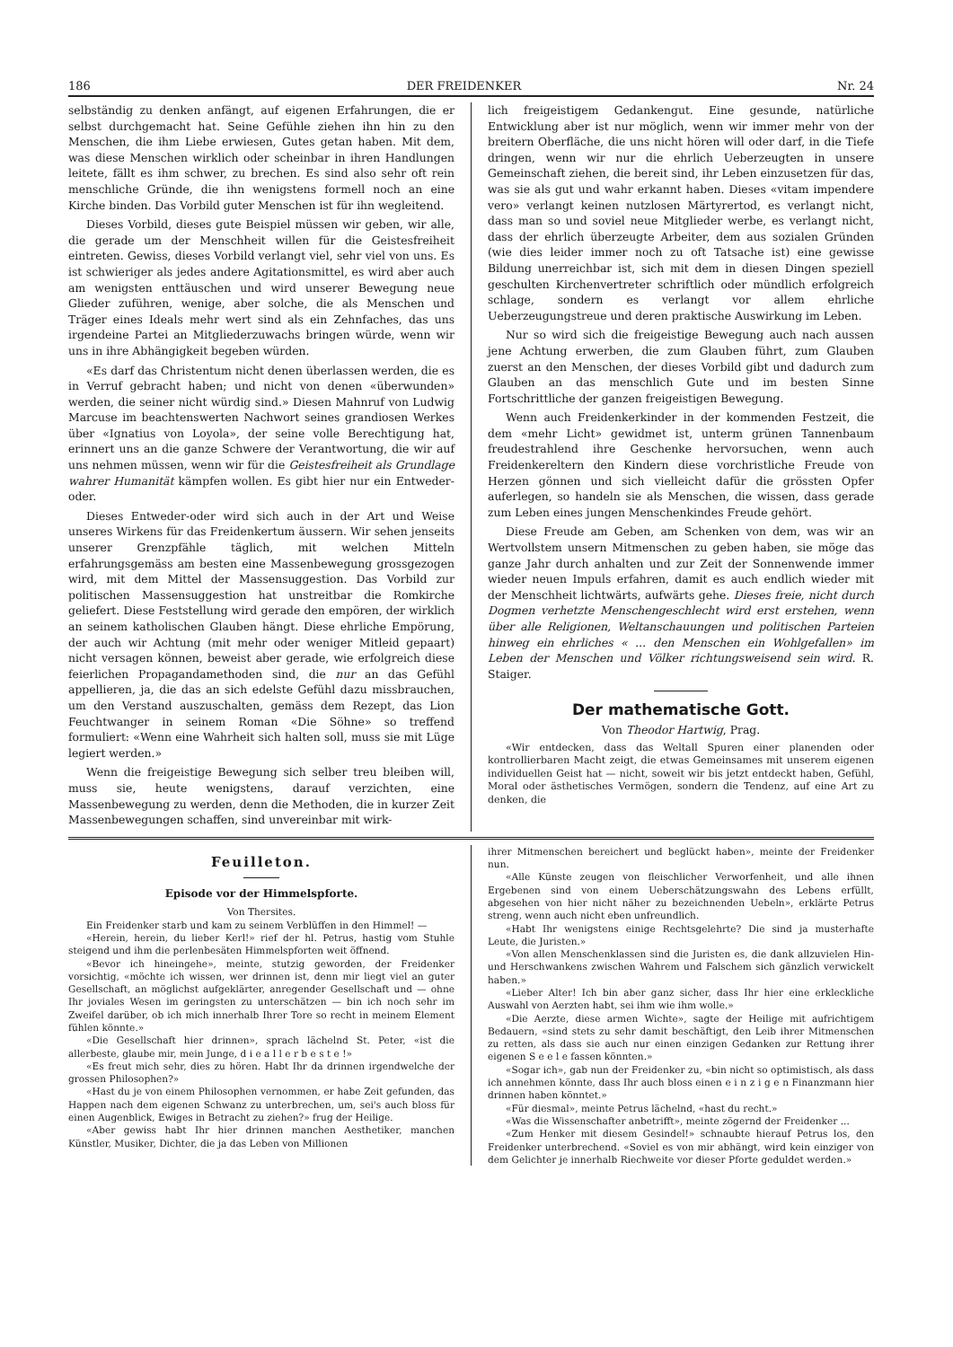186 DER FREIDENKER Nr. 24
selbständig zu denken anfängt, auf eigenen Erfahrungen, die er selbst durchgemacht hat. Seine Gefühle ziehen ihn hin zu den Menschen, die ihm Liebe erwiesen, Gutes getan haben. Mit dem, was diese Menschen wirklich oder scheinbar in ihren Handlungen leitete, fällt es ihm schwer, zu brechen. Es sind also sehr oft rein menschliche Gründe, die ihn wenigstens formell noch an eine Kirche binden. Das Vorbild guter Menschen ist für ihn wegleitend.
Dieses Vorbild, dieses gute Beispiel müssen wir geben, wir alle, die gerade um der Menschheit willen für die Geistesfreiheit eintreten. Gewiss, dieses Vorbild verlangt viel, sehr viel von uns. Es ist schwieriger als jedes andere Agitationsmittel, es wird aber auch am wenigsten enttäuschen und wird unserer Bewegung neue Glieder zuführen, wenige, aber solche, die als Menschen und Träger eines Ideals mehr wert sind als ein Zehnfaches, das uns irgendeine Partei an Mitgliederzuwachs bringen würde, wenn wir uns in ihre Abhängigkeit begeben würden.
«Es darf das Christentum nicht denen überlassen werden, die es in Verruf gebracht haben; und nicht von denen «überwunden» werden, die seiner nicht würdig sind.» Diesen Mahnruf von Ludwig Marcuse im beachtenswerten Nachwort seines grandiosen Werkes über «Ignatius von Loyola», der seine volle Berechtigung hat, erinnert uns an die ganze Schwere der Verantwortung, die wir auf uns nehmen müssen, wenn wir für die Geistesfreiheit als Grundlage wahrer Humanität kämpfen wollen. Es gibt hier nur ein Entweder-oder.
Dieses Entweder-oder wird sich auch in der Art und Weise unseres Wirkens für das Freidenkertum äussern. Wir sehen jenseits unserer Grenzpfähle täglich, mit welchen Mitteln erfahrungsgemäss am besten eine Massenbewegung grossgezogen wird, mit dem Mittel der Massensuggestion. Das Vorbild zur politischen Massensuggestion hat unstreitbar die Romkirche geliefert. Diese Feststellung wird gerade den empören, der wirklich an seinem katholischen Glauben hängt. Diese ehrliche Empörung, der auch wir Achtung (mit mehr oder weniger Mitleid gepaart) nicht versagen können, beweist aber gerade, wie erfolgreich diese feierlichen Propagandamethoden sind, die nur an das Gefühl appellieren, ja, die das an sich edelste Gefühl dazu missbrauchen, um den Verstand auszuschalten, gemäss dem Rezept, das Lion Feuchtwanger in seinem Roman «Die Söhne» so treffend formuliert: «Wenn eine Wahrheit sich halten soll, muss sie mit Lüge legiert werden.»
Wenn die freigeistige Bewegung sich selber treu bleiben will, muss sie, heute wenigstens, darauf verzichten, eine Massenbewegung zu werden, denn die Methoden, die in kurzer Zeit Massenbewegungen schaffen, sind unvereinbar mit wirk-
lich freigeistigem Gedankengut. Eine gesunde, natürliche Entwicklung aber ist nur möglich, wenn wir immer mehr von der breitern Oberfläche, die uns nicht hören will oder darf, in die Tiefe dringen, wenn wir nur die ehrlich Ueberzeugten in unsere Gemeinschaft ziehen, die bereit sind, ihr Leben einzusetzen für das, was sie als gut und wahr erkannt haben. Dieses «vitam impendere vero» verlangt keinen nutzlosen Märtyrertod, es verlangt nicht, dass man so und soviel neue Mitglieder werbe, es verlangt nicht, dass der ehrlich überzeugte Arbeiter, dem aus sozialen Gründen (wie dies leider immer noch zu oft Tatsache ist) eine gewisse Bildung unerreichbar ist, sich mit dem in diesen Dingen speziell geschulten Kirchenvertreter schriftlich oder mündlich erfolgreich schlage, sondern es verlangt vor allem ehrliche Ueberzeugungstreue und deren praktische Auswirkung im Leben.
Nur so wird sich die freigeistige Bewegung auch nach aussen jene Achtung erwerben, die zum Glauben führt, zum Glauben zuerst an den Menschen, der dieses Vorbild gibt und dadurch zum Glauben an das menschlich Gute und im besten Sinne Fortschrittliche der ganzen freigeistigen Bewegung.
Wenn auch Freidenkerkinder in der kommenden Festzeit, die dem «mehr Licht» gewidmet ist, unterm grünen Tannenbaum freudestrahlend ihre Geschenke hervorsuchen, wenn auch Freidenkereltern den Kindern diese vorchristliche Freude von Herzen gönnen und sich vielleicht dafür die grössten Opfer auferlegen, so handeln sie als Menschen, die wissen, dass gerade zum Leben eines jungen Menschenkindes Freude gehört.
Diese Freude am Geben, am Schenken von dem, was wir an Wertvollstem unsern Mitmenschen zu geben haben, sie möge das ganze Jahr durch anhalten und zur Zeit der Sonnenwende immer wieder neuen Impuls erfahren, damit es auch endlich wieder mit der Menschheit lichtwärts, aufwärts gehe. Dieses freie, nicht durch Dogmen verhetzte Menschengeschlecht wird erst erstehen, wenn über alle Religionen, Weltanschauungen und politischen Parteien hinweg ein ehrliches « ... den Menschen ein Wohlgefallen» im Leben der Menschen und Völker richtungsweisend sein wird. R. Staiger.
Der mathematische Gott.
Von Theodor Hartwig, Prag.
«Wir entdecken, dass das Weltall Spuren einer planenden oder kontrollierbaren Macht zeigt, die etwas Gemeinsames mit unserem eigenen individuellen Geist hat — nicht, soweit wir bis jetzt entdeckt haben, Gefühl, Moral oder ästhetisches Vermögen, sondern die Tendenz, auf eine Art zu denken, die
Feuilleton.
Episode vor der Himmelspforte.
Von Thersites.
Ein Freidenker starb und kam zu seinem Verblüffen in den Himmel! —
«Herein, herein, du lieber Kerl!» rief der hl. Petrus, hastig vom Stuhle steigend und ihm die perlenbesäten Himmelspforten weit öffnend.
«Bevor ich hineingehe», meinte, stutzig geworden, der Freidenker vorsichtig, «möchte ich wissen, wer drinnen ist, denn mir liegt viel an guter Gesellschaft, an möglichst aufgeklärter, anregender Gesellschaft und — ohne Ihr joviales Wesen im geringsten zu unterschätzen — bin ich noch sehr im Zweifel darüber, ob ich mich innerhalb Ihrer Tore so recht in meinem Element fühlen könnte.»
«Die Gesellschaft hier drinnen», sprach lächelnd St. Peter, «ist die allerbeste, glaube mir, mein Junge, d i e a l l e r b e s t e !»
«Es freut mich sehr, dies zu hören. Habt Ihr da drinnen irgendwelche der grossen Philosophen?»
«Hast du je von einem Philosophen vernommen, er habe Zeit gefunden, das Happen nach dem eigenen Schwanz zu unterbrechen, um, sei's auch bloss für einen Augenblick, Ewiges in Betracht zu ziehen?» frug der Heilige.
«Aber gewiss habt Ihr hier drinnen manchen Aesthetiker, manchen Künstler, Musiker, Dichter, die ja das Leben von Millionen
ihrer Mitmenschen bereichert und beglückt haben», meinte der Freidenker nun.
«Alle Künste zeugen von fleischlicher Verworfenheit, und alle ihnen Ergebenen sind von einem Ueberschätzungswahn des Lebens erfüllt, abgesehen von hier nicht näher zu bezeichnenden Uebeln», erklärte Petrus streng, wenn auch nicht eben unfreundlich.
«Habt Ihr wenigstens einige Rechtsgelehrte? Die sind ja musterhafte Leute, die Juristen.»
«Von allen Menschenklassen sind die Juristen es, die dank allzuvielen Hin- und Herschwankens zwischen Wahrem und Falschem sich gänzlich verwickelt haben.»
«Lieber Alter! Ich bin aber ganz sicher, dass Ihr hier eine erkleckliche Auswahl von Aerzten habt, sei ihm wie ihm wolle.»
«Die Aerzte, diese armen Wichte», sagte der Heilige mit aufrichtigem Bedauern, «sind stets zu sehr damit beschäftigt, den Leib ihrer Mitmenschen zu retten, als dass sie auch nur einen einzigen Gedanken zur Rettung ihrer eigenen S e e l e fassen könnten.»
«Sogar ich», gab nun der Freidenker zu, «bin nicht so optimistisch, als dass ich annehmen könnte, dass Ihr auch bloss einen e i n z i g e n Finanzmann hier drinnen haben könntet.»
«Für diesmal», meinte Petrus lächelnd, «hast du recht.»
«Was die Wissenschafter anbetrifft», meinte zögernd der Freidenker ...
«Zum Henker mit diesem Gesindel!» schnaubte hierauf Petrus los, den Freidenker unterbrechend. «Soviel es von mir abhängt, wird kein einziger von dem Gelichter je innerhalb Riechweite vor dieser Pforte geduldet werden.»